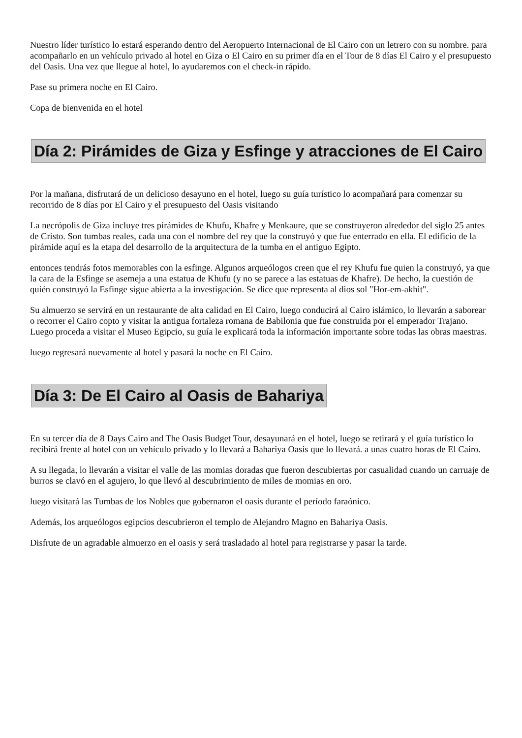Nuestro líder turístico lo estará esperando dentro del Aeropuerto Internacional de El Cairo con un letrero con su nombre. para acompañarlo en un vehículo privado al hotel en Giza o El Cairo en su primer día en el Tour de 8 días El Cairo y el presupuesto del Oasis. Una vez que llegue al hotel, lo ayudaremos con el check-in rápido.
Pase su primera noche en El Cairo.
Copa de bienvenida en el hotel
Día 2: Pirámides de Giza y Esfinge y atracciones de El Cairo
Por la mañana, disfrutará de un delicioso desayuno en el hotel, luego su guía turístico lo acompañará para comenzar su recorrido de 8 días por El Cairo y el presupuesto del Oasis visitando
La necrópolis de Giza incluye tres pirámides de Khufu, Khafre y Menkaure, que se construyeron alrededor del siglo 25 antes de Cristo. Son tumbas reales, cada una con el nombre del rey que la construyó y que fue enterrado en ella. El edificio de la pirámide aquí es la etapa del desarrollo de la arquitectura de la tumba en el antiguo Egipto.
entonces tendrás fotos memorables con la esfinge. Algunos arqueólogos creen que el rey Khufu fue quien la construyó, ya que la cara de la Esfinge se asemeja a una estatua de Khufu (y no se parece a las estatuas de Khafre). De hecho, la cuestión de quién construyó la Esfinge sigue abierta a la investigación. Se dice que representa al dios sol "Hor-em-akhit".
Su almuerzo se servirá en un restaurante de alta calidad en El Cairo, luego conducirá al Cairo islámico, lo llevarán a saborear o recorrer el Cairo copto y visitar la antigua fortaleza romana de Babilonia que fue construida por el emperador Trajano. Luego proceda a visitar el Museo Egipcio, su guía le explicará toda la información importante sobre todas las obras maestras.
luego regresará nuevamente al hotel y pasará la noche en El Cairo.
Día 3: De El Cairo al Oasis de Bahariya
En su tercer día de 8 Days Cairo and The Oasis Budget Tour, desayunará en el hotel, luego se retirará y el guía turístico lo recibirá frente al hotel con un vehículo privado y lo llevará a Bahariya Oasis que lo llevará. a unas cuatro horas de El Cairo.
A su llegada, lo llevarán a visitar el valle de las momias doradas que fueron descubiertas por casualidad cuando un carruaje de burros se clavó en el agujero, lo que llevó al descubrimiento de miles de momias en oro.
luego visitará las Tumbas de los Nobles que gobernaron el oasis durante el período faraónico.
Además, los arqueólogos egipcios descubrieron el templo de Alejandro Magno en Bahariya Oasis.
Disfrute de un agradable almuerzo en el oasis y será trasladado al hotel para registrarse y pasar la tarde.